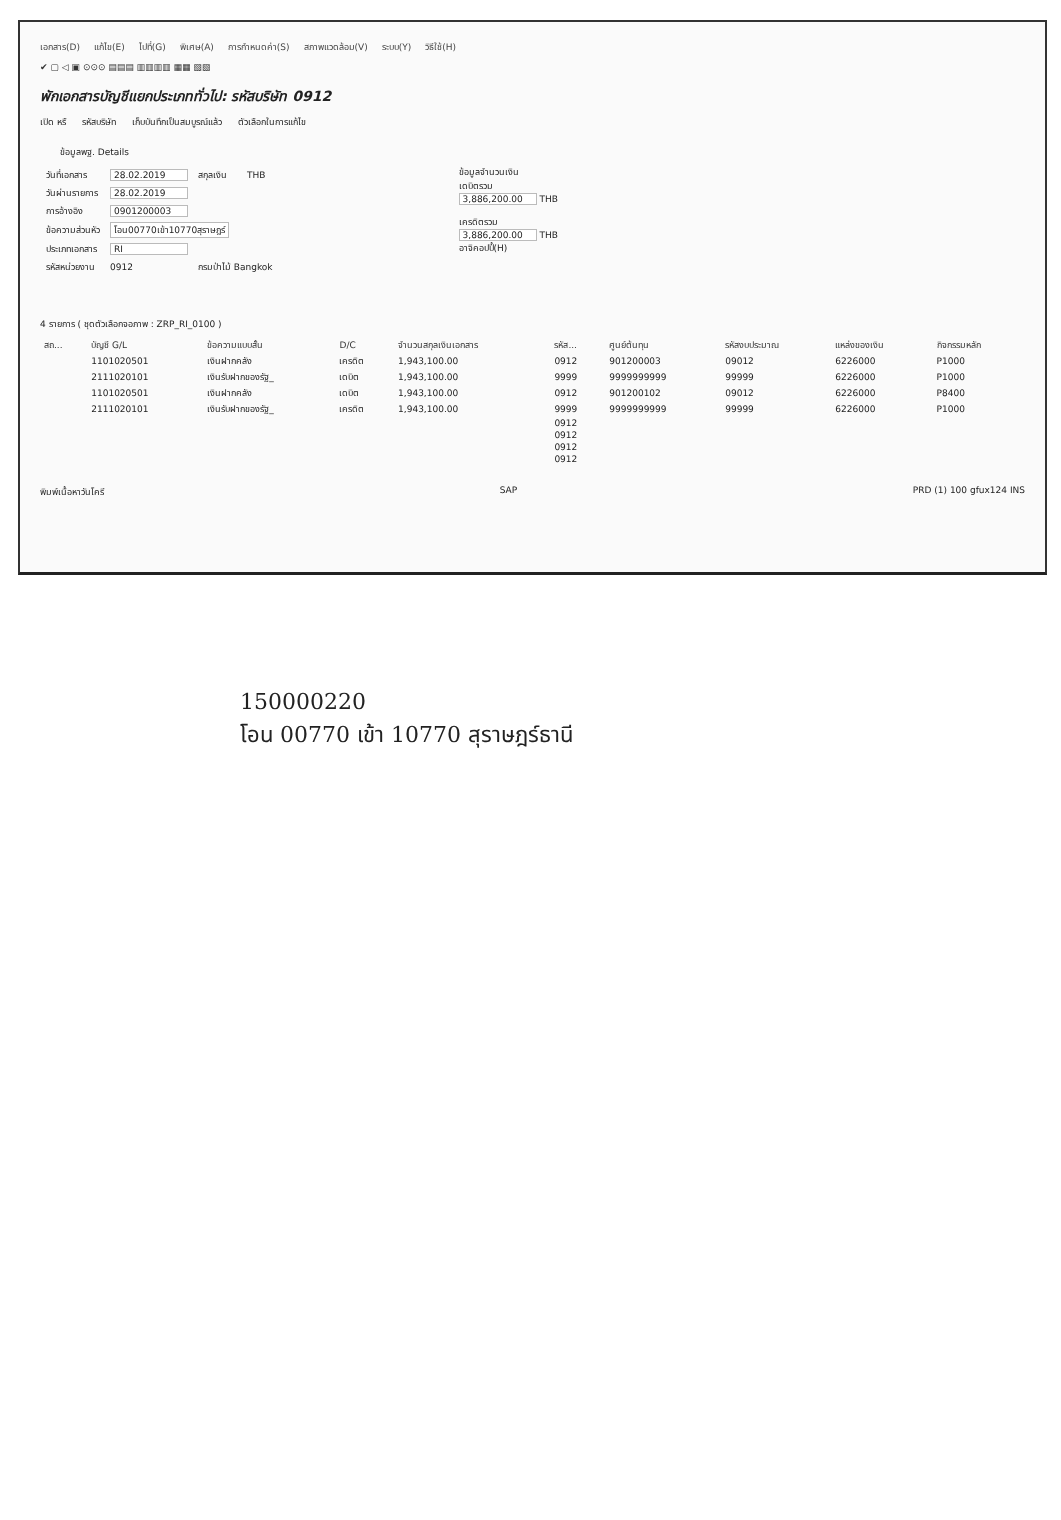เอกสาร(D) แก้ไข(E) ไปที่(G) พิเศษ(A) การกำหนดค่า(S) สภาพแวดล้อม(V) ระบบ(Y) วิธีใช้(H)
✔ ▢ ◁ ▣ ⊙⊙⊙ ▤▤▤ ▥▥▥▥ ▦▦ ▧▧
พักเอกสารบัญชีแยกประเภททั่วไป: รหัสบริษัท 0912
เปิด หรื รหัสบริษัท เก็บบันทึกเป็นสมบูรณ์แล้ว ตัวเลือกในการแก้ไข
ข้อมูลพฐ. Details
| วันที่เอกสาร | 28.02.2019 | สกุลเงิน | THB |
| วันผ่านรายการ | 28.02.2019 | | |
| การอ้างอิง | 0901200003 | | |
| ข้อความส่วนหัว | โอน00770เข้า10770สุราษฎร์ | | |
| ประเภทเอกสาร | RI | | |
| รหัสหน่วยงาน | 0912 | กรมป่าไม้ Bangkok | |
ข้อมูลจำนวนเงิน
เดบิตรวม
3,886,200.00 THB
เครดิตรวม
3,886,200.00 THB
อาจิคอปปี้(H)
4 รายการ ( ชุดตัวเลือกจอภาพ : ZRP_RI_0100 )
| สถ... | บัญชี G/L | ข้อความแบบสั้น | D/C | จำนวนสกุลเงินเอกสาร | รหัส... | ศูนย์ต้นทุน | รหัสงบประมาณ | แหล่งของเงิน | กิจกรรมหลัก |
| --- | --- | --- | --- | --- | --- | --- | --- | --- | --- |
| | 1101020501 | เงินฝากคลัง | เครดิต | 1,943,100.00 | 0912 | 901200003 | 09012 | 6226000 | P1000 |
| | 2111020101 | เงินรับฝากของรัฐ_ | เดบิต | 1,943,100.00 | 9999 | 9999999999 | 99999 | 6226000 | P1000 |
| | 1101020501 | เงินฝากคลัง | เดบิต | 1,943,100.00 | 0912 | 901200102 | 09012 | 6226000 | P8400 |
| | 2111020101 | เงินรับฝากของรัฐ_ | เครดิต | 1,943,100.00 | 9999 | 9999999999 | 99999 | 6226000 | P1000 |
| | | | | | 0912 | | | | |
| | | | | | 0912 | | | | |
| | | | | | 0912 | | | | |
| | | | | | 0912 | | | | |
พิมพ์เนื้อหาวันโครี SAP PRD (1) 100 gfux124 INS
150000220
โอน 00770 เข้า 10770 สุราษฎร์ธานี